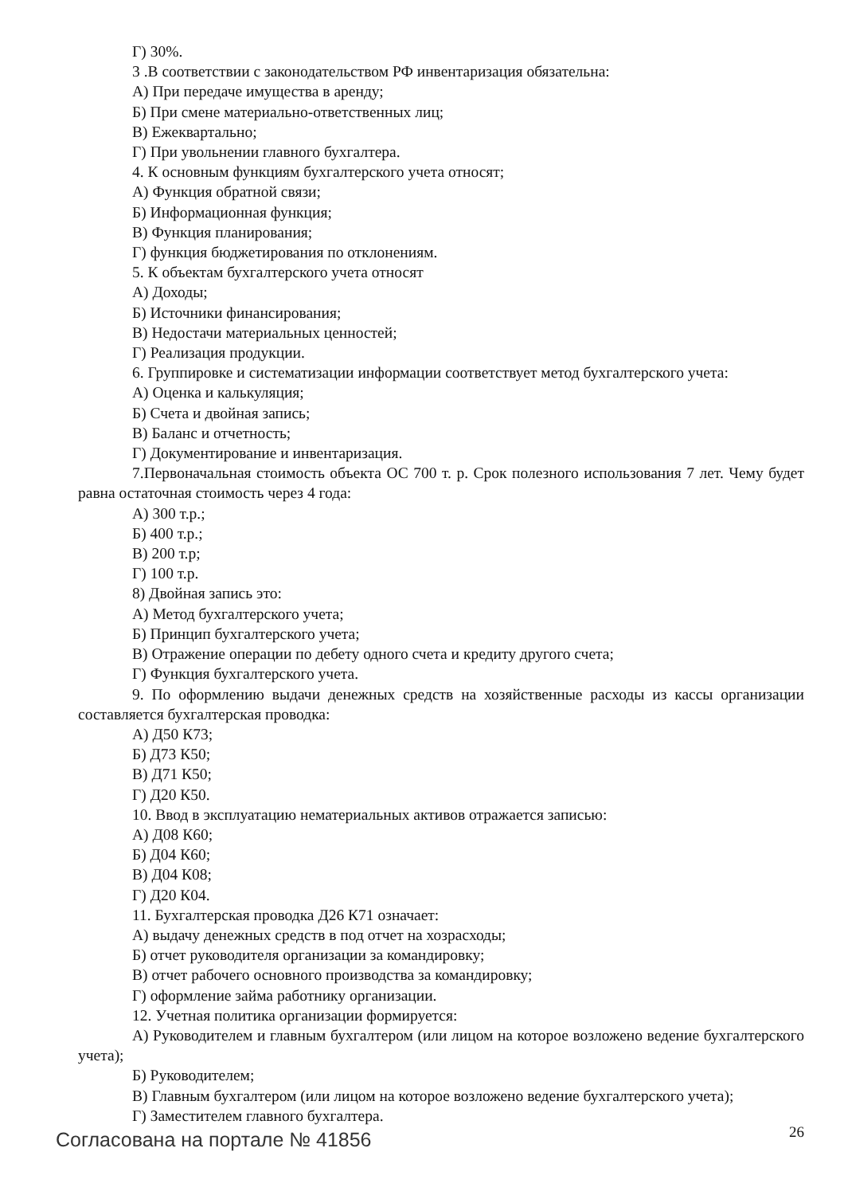Г) 30%.
3 .В соответствии с законодательством РФ инвентаризация обязательна:
А) При передаче имущества в аренду;
Б) При смене материально-ответственных лиц;
В) Ежеквартально;
Г) При увольнении главного бухгалтера.
4. К основным функциям бухгалтерского учета относят;
А) Функция обратной связи;
Б) Информационная функция;
В) Функция планирования;
Г) функция бюджетирования по отклонениям.
5. К объектам бухгалтерского учета относят
А) Доходы;
Б) Источники финансирования;
В) Недостачи материальных ценностей;
Г) Реализация продукции.
6. Группировке и систематизации информации соответствует метод бухгалтерского учета:
А) Оценка и калькуляция;
Б) Счета и двойная запись;
В) Баланс и отчетность;
Г) Документирование и инвентаризация.
7.Первоначальная стоимость объекта ОС 700 т. р. Срок полезного использования 7 лет. Чему будет равна остаточная стоимость через 4 года:
А) 300 т.р.;
Б) 400 т.р.;
В) 200 т.р;
Г) 100 т.р.
8) Двойная запись это:
А) Метод бухгалтерского учета;
Б) Принцип бухгалтерского учета;
В) Отражение операции по дебету одного счета и кредиту другого счета;
Г) Функция бухгалтерского учета.
9. По оформлению выдачи денежных средств на хозяйственные расходы из кассы организации составляется бухгалтерская проводка:
А) Д50 К73;
Б) Д73 К50;
В) Д71 К50;
Г) Д20 К50.
10. Ввод в эксплуатацию нематериальных активов отражается записью:
А) Д08 К60;
Б) Д04 К60;
В) Д04 К08;
Г) Д20 К04.
11. Бухгалтерская проводка Д26 К71 означает:
А) выдачу денежных средств в под отчет на хозрасходы;
Б) отчет руководителя организации за командировку;
В) отчет рабочего основного производства за командировку;
Г) оформление займа работнику организации.
12. Учетная политика организации формируется:
А) Руководителем и главным бухгалтером (или лицом на которое возложено ведение бухгалтерского учета);
Б) Руководителем;
В) Главным бухгалтером (или лицом на которое возложено ведение бухгалтерского учета);
Г) Заместителем главного бухгалтера.
Согласована на портале № 41856 26